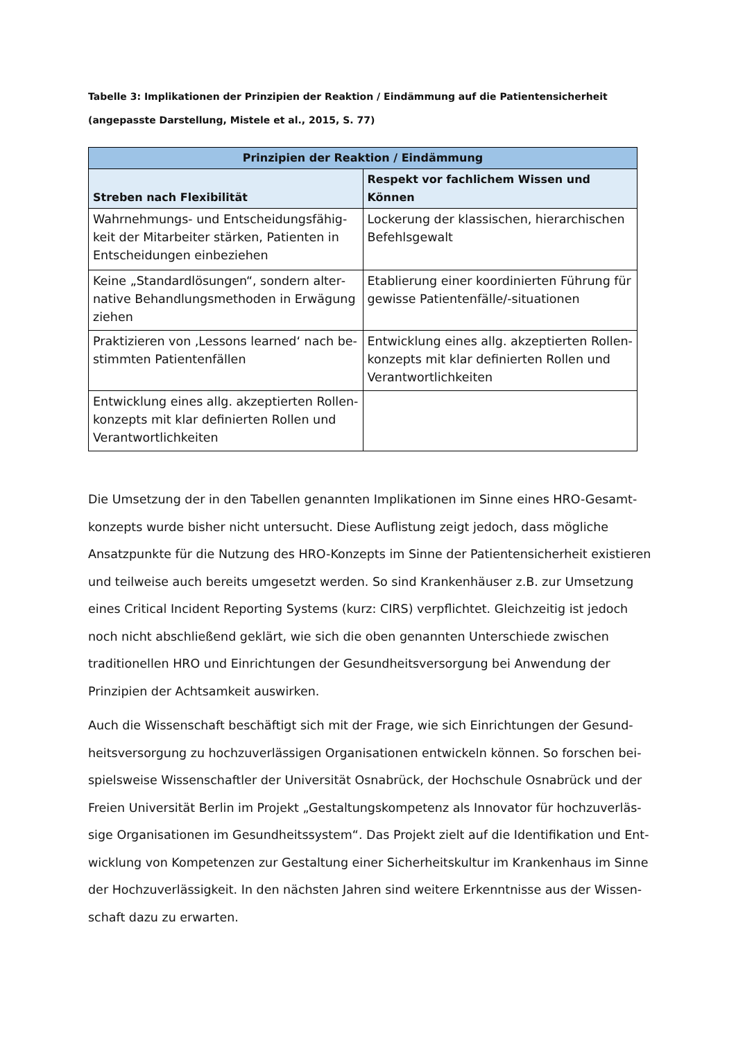Tabelle 3: Implikationen der Prinzipien der Reaktion / Eindämmung auf die Patientensicherheit (angepasste Darstellung, Mistele et al., 2015, S. 77)
| Prinzipien der Reaktion / Eindämmung | |
| --- | --- |
| Streben nach Flexibilität | Respekt vor fachlichem Wissen und Können |
| Wahrnehmungs- und Entscheidungsfähig­keit der Mitarbeiter stärken, Patienten in Entscheidungen einbeziehen | Lockerung der klassischen, hierarchischen Befehlsgewalt |
| Keine „Standardlösungen“, sondern alter­native Behandlungsmethoden in Erwägung ziehen | Etablierung einer koordinierten Führung für gewisse Patientenfälle/-situationen |
| Praktizieren von ‚Lessons learned‘ nach be­stimmten Patientenfällen | Entwicklung eines allg. akzeptierten Rollen­konzepts mit klar definierten Rollen und Verantwortlichkeiten |
| Entwicklung eines allg. akzeptierten Rollen­konzepts mit klar definierten Rollen und Verantwortlichkeiten | |
Die Umsetzung der in den Tabellen genannten Implikationen im Sinne eines HRO-Gesamt­konzepts wurde bisher nicht untersucht. Diese Auflistung zeigt jedoch, dass mögliche Ansatz­punkte für die Nutzung des HRO-Konzepts im Sinne der Patientensicherheit existieren und teilweise auch bereits umgesetzt werden. So sind Krankenhäuser z.B. zur Umsetzung eines Critical Incident Reporting Systems (kurz: CIRS) verpflichtet. Gleichzeitig ist jedoch noch nicht abschließend geklärt, wie sich die oben genannten Unterschiede zwischen traditionellen HRO und Einrichtungen der Gesundheitsversorgung bei Anwendung der Prinzipien der Acht­samkeit auswirken.
Auch die Wissenschaft beschäftigt sich mit der Frage, wie sich Einrichtungen der Gesund­heitsversorgung zu hochzuverlässigen Organisationen entwickeln können. So forschen bei­spielsweise Wissenschaftler der Universität Osnabrück, der Hochschule Osnabrück und der Freien Universität Berlin im Projekt „Gestaltungskompetenz als Innovator für hochzuverläs­sige Organisationen im Gesundheitssystem“. Das Projekt zielt auf die Identifikation und Ent­wicklung von Kompetenzen zur Gestaltung einer Sicherheitskultur im Krankenhaus im Sinne der Hochzuverlässigkeit. In den nächsten Jahren sind weitere Erkenntnisse aus der Wissen­schaft dazu zu erwarten.